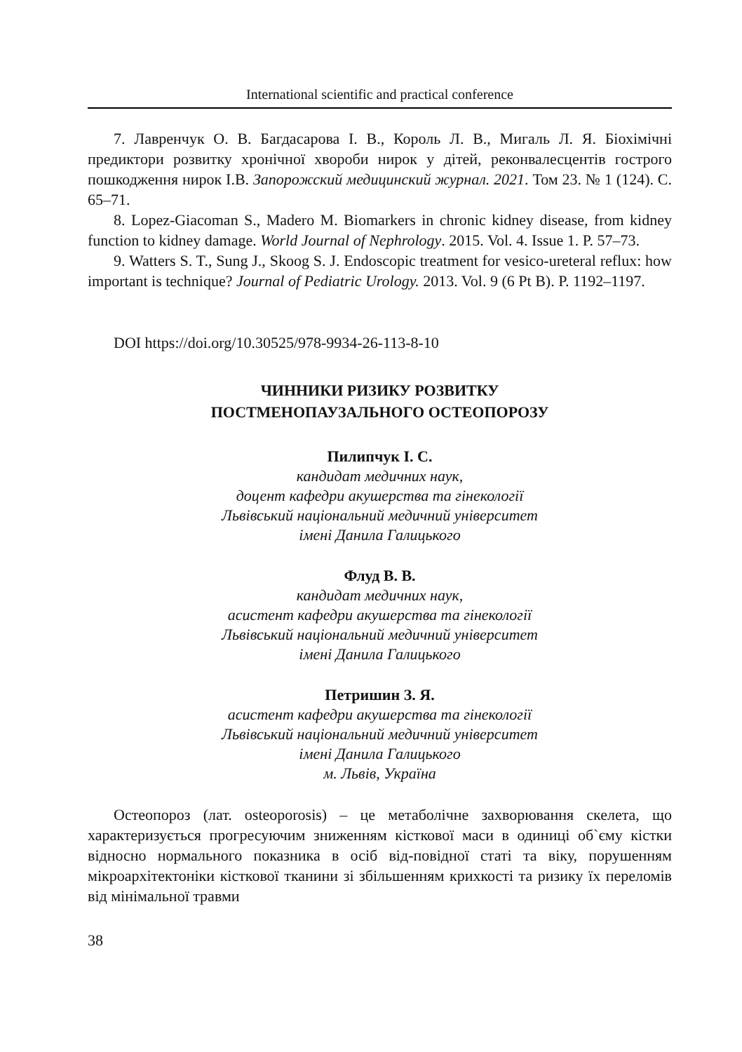International scientific and practical conference
7. Лавренчук О. В. Багдасарова І. В., Король Л. В., Мигаль Л. Я. Біохімічні предиктори розвитку хронічної хвороби нирок у дітей, реконвалесцентів гострого пошкодження нирок І.В. Запорожский медицинский журнал. 2021. Том 23. № 1 (124). С. 65–71.
8. Lopez-Giacoman S., Madero M. Biomarkers in chronic kidney disease, from kidney function to kidney damage. World Journal of Nephrology. 2015. Vol. 4. Issue 1. P. 57–73.
9. Watters S. T., Sung J., Skoog S. J. Endoscopic treatment for vesico-ureteral reflux: how important is technique? Journal of Pediatric Urology. 2013. Vol. 9 (6 Pt B). P. 1192–1197.
DOI https://doi.org/10.30525/978-9934-26-113-8-10
ЧИННИКИ РИЗИКУ РОЗВИТКУ
ПОСТМЕНОПАУЗАЛЬНОГО ОСТЕОПОРОЗУ
Пилипчук І. С.
кандидат медичних наук,
доцент кафедри акушерства та гінекології
Львівський національний медичний університет
імені Данила Галицького
Флуд В. В.
кандидат медичних наук,
асистент кафедри акушерства та гінекології
Львівський національний медичний університет
імені Данила Галицького
Петришин З. Я.
асистент кафедри акушерства та гінекології
Львівський національний медичний університет
імені Данила Галицького
м. Львів, Україна
Остеопороз (лат. osteoporosis) – це метаболічне захворювання скелета, що характеризується прогресуючим зниженням кісткової маси в одиниці об`єму кістки відносно нормального показника в осіб від-повідної статі та віку, порушенням мікроархітектоніки кісткової тканини зі збільшенням крихкості та ризику їх переломів від мінімальної травми
38